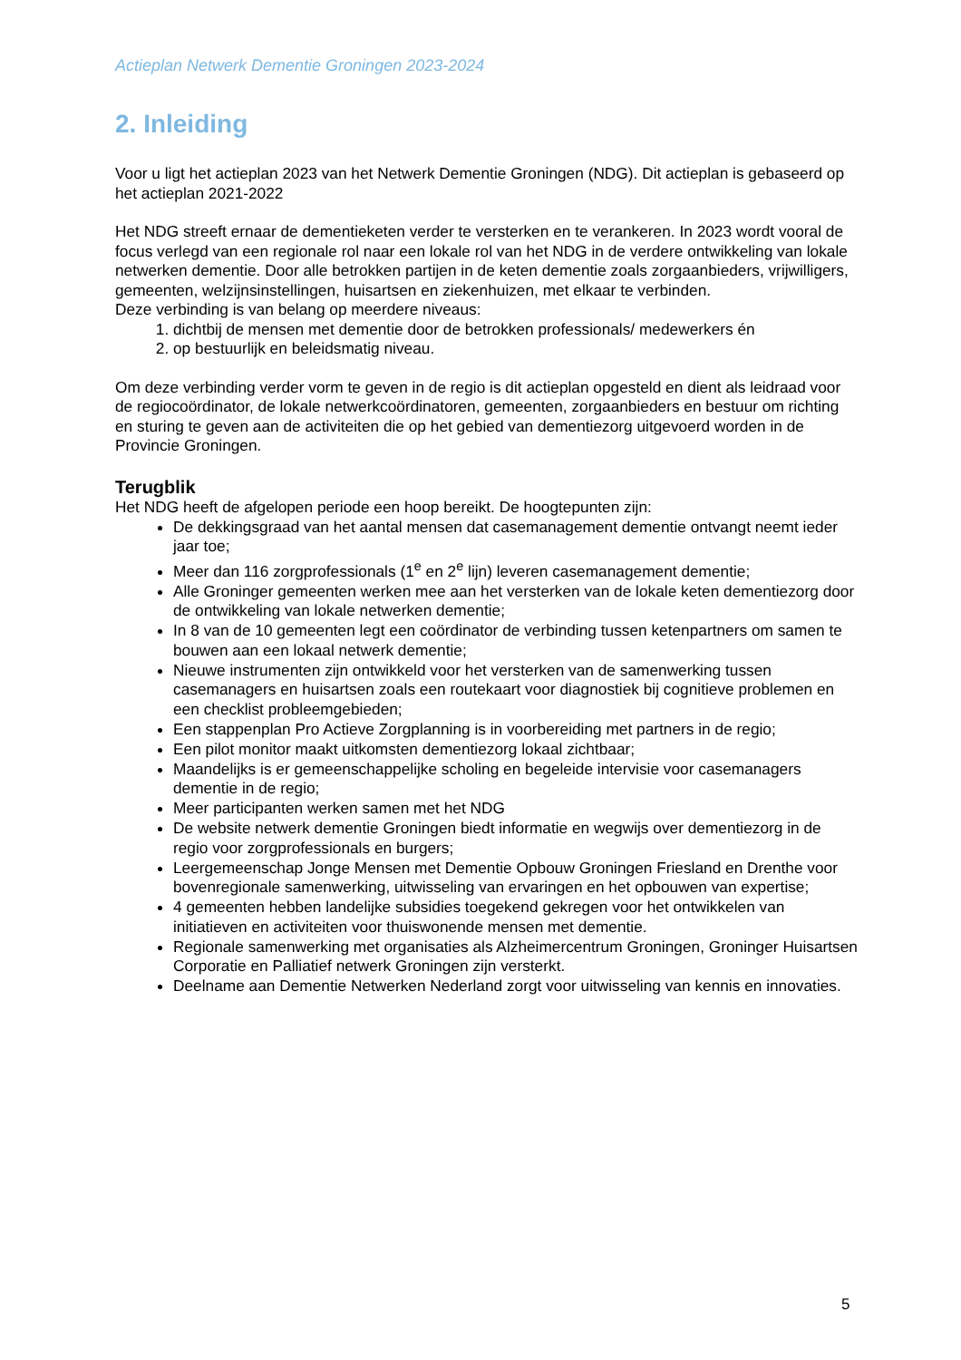Actieplan Netwerk Dementie Groningen 2023-2024
2. Inleiding
Voor u ligt het actieplan 2023 van het Netwerk Dementie Groningen (NDG). Dit actieplan is gebaseerd op het actieplan 2021-2022
Het NDG streeft ernaar de dementieketen verder te versterken en te verankeren. In 2023 wordt vooral de focus verlegd van een regionale rol naar een lokale rol van het NDG in de verdere ontwikkeling van lokale netwerken dementie. Door alle betrokken partijen in de keten dementie zoals zorgaanbieders, vrijwilligers, gemeenten, welzijnsinstellingen, huisartsen en ziekenhuizen, met elkaar te verbinden.
Deze verbinding is van belang op meerdere niveaus:
1. dichtbij de mensen met dementie door de betrokken professionals/ medewerkers én
2. op bestuurlijk en beleidsmatig niveau.
Om deze verbinding verder vorm te geven in de regio is dit actieplan opgesteld en dient als leidraad voor de regiocoördinator, de lokale netwerkcoördinatoren, gemeenten, zorgaanbieders en bestuur om richting en sturing te geven aan de activiteiten die op het gebied van dementiezorg uitgevoerd worden in de Provincie Groningen.
Terugblik
Het NDG heeft de afgelopen periode een hoop bereikt. De hoogtepunten zijn:
De dekkingsgraad van het aantal mensen dat casemanagement dementie ontvangt neemt ieder jaar toe;
Meer dan 116 zorgprofessionals (1<sup>e</sup> en 2<sup>e</sup> lijn) leveren casemanagement dementie;
Alle Groninger gemeenten werken mee aan het versterken van de lokale keten dementiezorg door de ontwikkeling van lokale netwerken dementie;
In 8 van de 10 gemeenten legt een coördinator de verbinding tussen ketenpartners om samen te bouwen aan een lokaal netwerk dementie;
Nieuwe instrumenten zijn ontwikkeld voor het versterken van de samenwerking tussen casemanagers en huisartsen zoals een routekaart voor diagnostiek bij cognitieve problemen en een checklist probleemgebieden;
Een stappenplan Pro Actieve Zorgplanning is in voorbereiding met partners in de regio;
Een pilot monitor maakt uitkomsten dementiezorg lokaal zichtbaar;
Maandelijks is er gemeenschappelijke scholing en begeleide intervisie voor casemanagers dementie in de regio;
Meer participanten werken samen met het NDG
De website netwerk dementie Groningen biedt informatie en wegwijs over dementiezorg in de regio voor zorgprofessionals en burgers;
Leergemeenschap Jonge Mensen met Dementie Opbouw Groningen Friesland en Drenthe voor bovenregionale samenwerking, uitwisseling van ervaringen en het opbouwen van expertise;
4 gemeenten hebben landelijke subsidies toegekend gekregen voor het ontwikkelen van initiatieven en activiteiten voor thuiswonende mensen met dementie.
Regionale samenwerking met organisaties als Alzheimercentrum Groningen, Groninger Huisartsen Corporatie en Palliatief netwerk Groningen zijn versterkt.
Deelname aan Dementie Netwerken Nederland zorgt voor uitwisseling van kennis en innovaties.
5